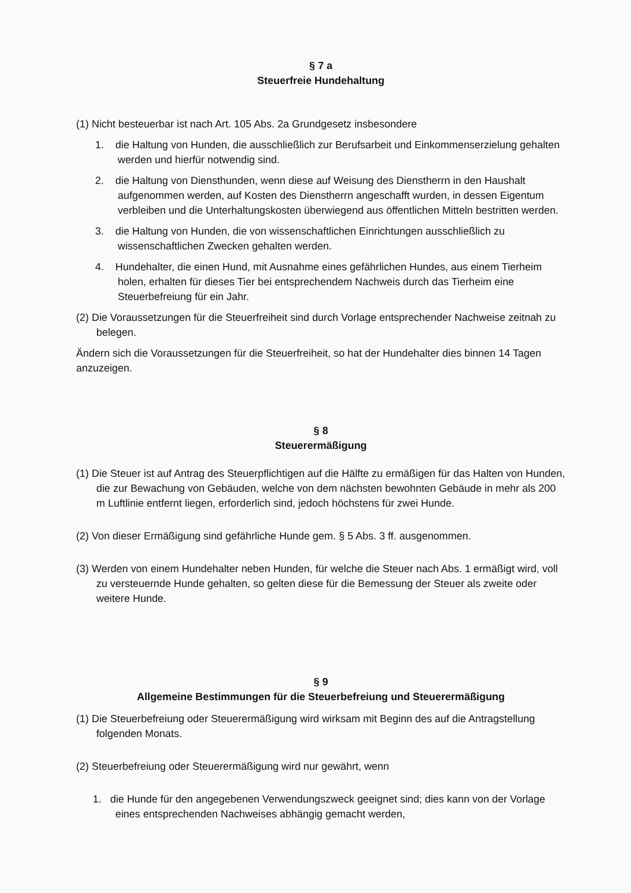§ 7 a
Steuerfreie Hundehaltung
(1) Nicht besteuerbar ist nach Art. 105 Abs. 2a Grundgesetz insbesondere
1. die Haltung von Hunden, die ausschließlich zur Berufsarbeit und Einkommenserzielung gehalten werden und hierfür notwendig sind.
2. die Haltung von Diensthunden, wenn diese auf Weisung des Dienstherrn in den Haushalt aufgenommen werden, auf Kosten des Dienstherrn angeschafft wurden, in dessen Eigentum verbleiben und die Unterhaltungskosten überwiegend aus öffentlichen Mitteln bestritten werden.
3. die Haltung von Hunden, die von wissenschaftlichen Einrichtungen ausschließlich zu wissenschaftlichen Zwecken gehalten werden.
4. Hundehalter, die einen Hund, mit Ausnahme eines gefährlichen Hundes, aus einem Tierheim holen, erhalten für dieses Tier bei entsprechendem Nachweis durch das Tierheim eine Steuerbefreiung für ein Jahr.
(2) Die Voraussetzungen für die Steuerfreiheit sind durch Vorlage entsprechender Nachweise zeitnah zu belegen.
Ändern sich die Voraussetzungen für die Steuerfreiheit, so hat der Hundehalter dies binnen 14 Tagen anzuzeigen.
§ 8
Steuerermäßigung
(1) Die Steuer ist auf Antrag des Steuerpflichtigen auf die Hälfte zu ermäßigen für das Halten von Hunden, die zur Bewachung von Gebäuden, welche von dem nächsten bewohnten Gebäude in mehr als 200 m Luftlinie entfernt liegen, erforderlich sind, jedoch höchstens für zwei Hunde.
(2) Von dieser Ermäßigung sind gefährliche Hunde gem. § 5 Abs. 3 ff. ausgenommen.
(3) Werden von einem Hundehalter neben Hunden, für welche die Steuer nach Abs. 1 ermäßigt wird, voll zu versteuernde Hunde gehalten, so gelten diese für die Bemessung der Steuer als zweite oder weitere Hunde.
§ 9
Allgemeine Bestimmungen für die Steuerbefreiung und Steuerermäßigung
(1) Die Steuerbefreiung oder Steuerermäßigung wird wirksam mit Beginn des auf die Antragstellung folgenden Monats.
(2) Steuerbefreiung oder Steuerermäßigung wird nur gewährt, wenn
1. die Hunde für den angegebenen Verwendungszweck geeignet sind; dies kann von der Vorlage eines entsprechenden Nachweises abhängig gemacht werden,